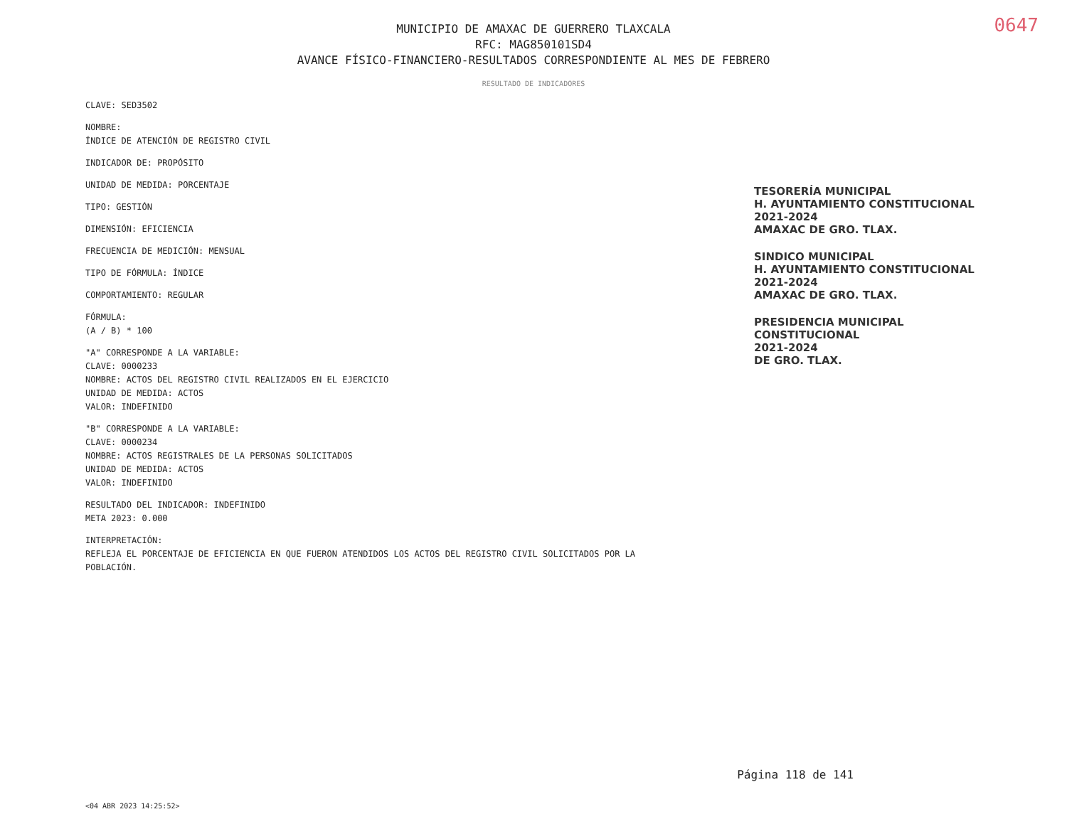0647
MUNICIPIO DE AMAXAC DE GUERRERO TLAXCALA
RFC: MAG850101SD4
AVANCE FÍSICO-FINANCIERO-RESULTADOS CORRESPONDIENTE AL MES DE FEBRERO
RESULTADO DE INDICADORES
CLAVE: SED3502
NOMBRE:
ÍNDICE DE ATENCIÓN DE REGISTRO CIVIL
INDICADOR DE: PROPÓSITO
UNIDAD DE MEDIDA: PORCENTAJE
TIPO: GESTIÓN
DIMENSIÓN: EFICIENCIA
FRECUENCIA DE MEDICIÓN: MENSUAL
TIPO DE FÓRMULA: ÍNDICE
COMPORTAMIENTO: REGULAR
FÓRMULA:
(A / B) * 100
"A" CORRESPONDE A LA VARIABLE:
CLAVE: 0000233
NOMBRE: ACTOS DEL REGISTRO CIVIL REALIZADOS EN EL EJERCICIO
UNIDAD DE MEDIDA: ACTOS
VALOR: INDEFINIDO
"B" CORRESPONDE A LA VARIABLE:
CLAVE: 0000234
NOMBRE: ACTOS REGISTRALES DE LA PERSONAS SOLICITADOS
UNIDAD DE MEDIDA: ACTOS
VALOR: INDEFINIDO
RESULTADO DEL INDICADOR: INDEFINIDO
META 2023: 0.000
INTERPRETACIÓN:
REFLEJA EL PORCENTAJE DE EFICIENCIA EN QUE FUERON ATENDIDOS LOS ACTOS DEL REGISTRO CIVIL SOLICITADOS POR LA POBLACIÓN.
TESORERÍA MUNICIPAL
H. AYUNTAMIENTO CONSTITUCIONAL
2021-2024
AMAXAC DE GRO. TLAX.
SINDICO MUNICIPAL
H. AYUNTAMIENTO CONSTITUCIONAL
2021-2024
AMAXAC DE GRO. TLAX.
PRESIDENCIA MUNICIPAL
CONSTITUCIONAL
2021-2024
DE GRO. TLAX.
Página 118 de 141
<04 ABR 2023 14:25:52>